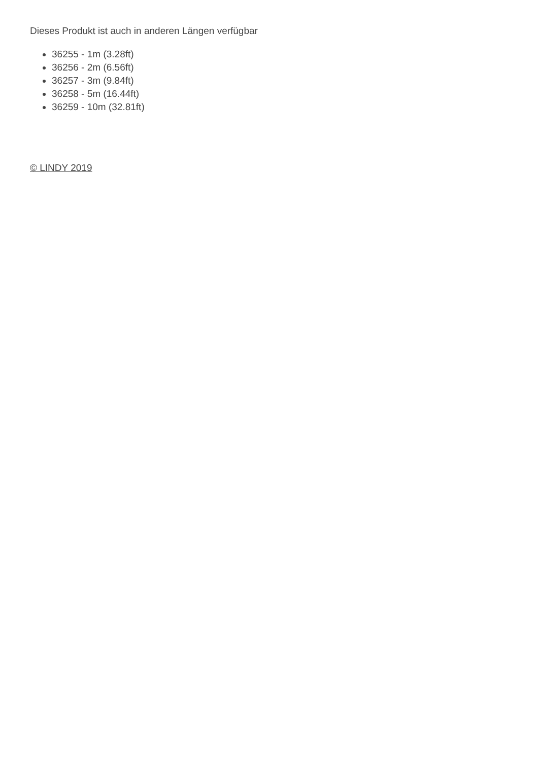Dieses Produkt ist auch in anderen Längen verfügbar
36255 - 1m (3.28ft)
36256 - 2m (6.56ft)
36257 - 3m (9.84ft)
36258 - 5m (16.44ft)
36259 - 10m (32.81ft)
© LINDY 2019